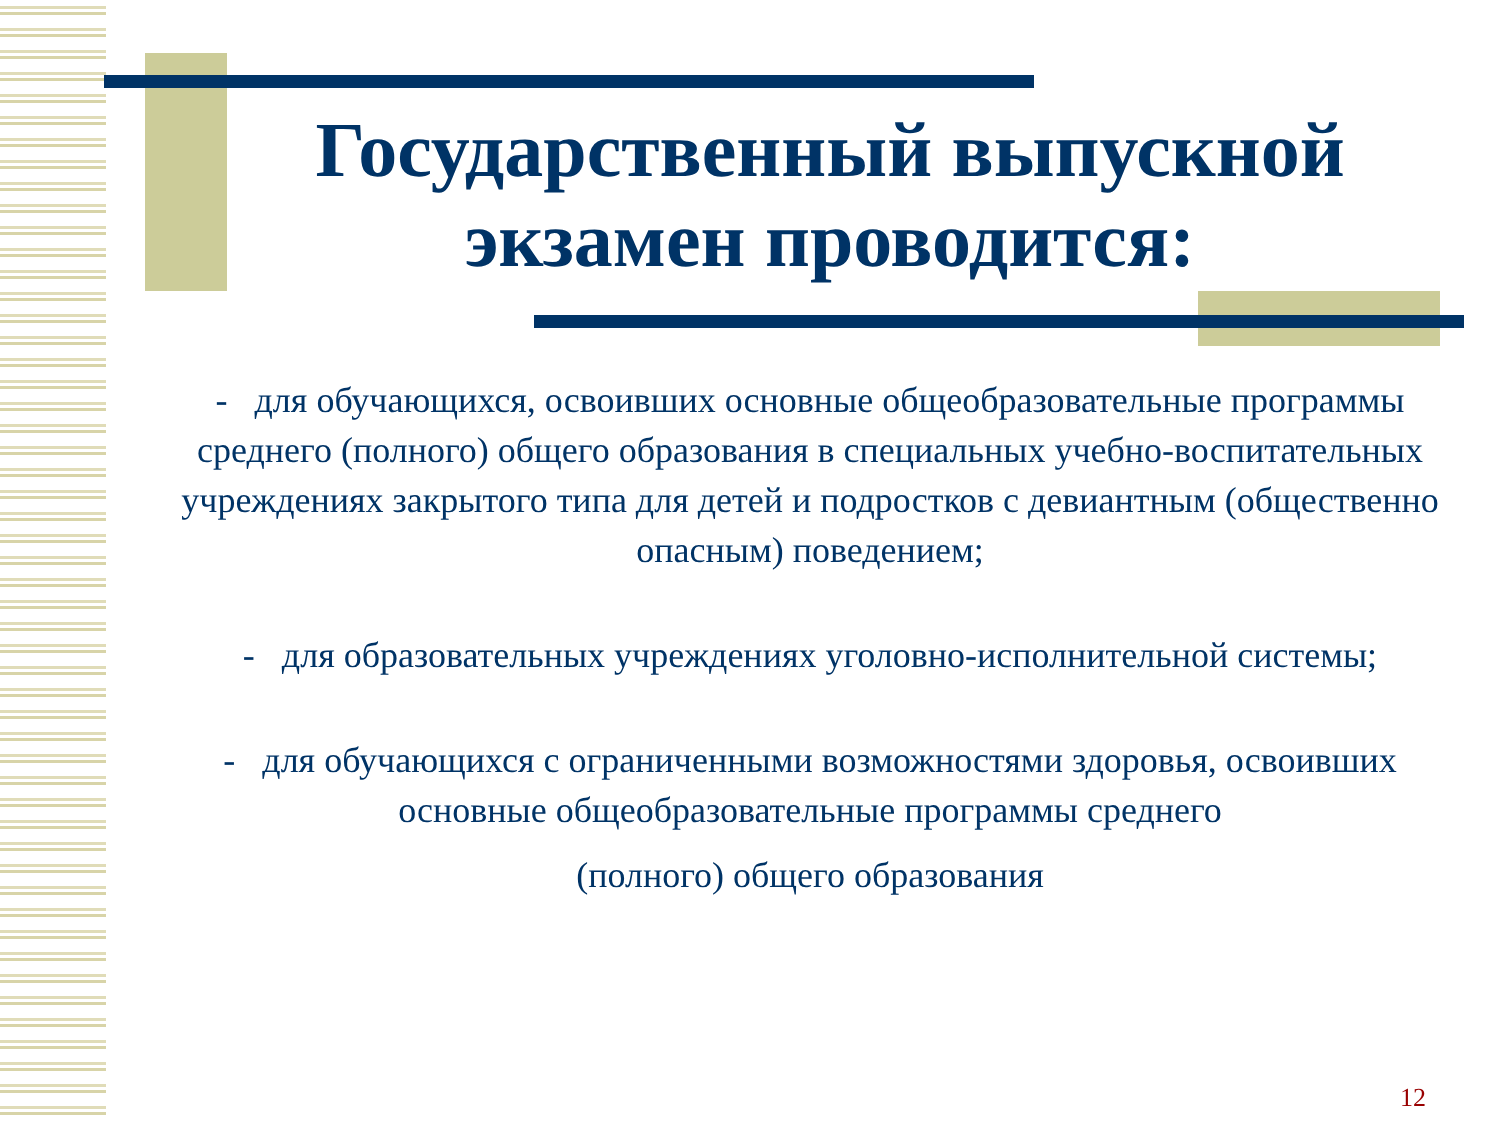Государственный выпускной экзамен проводится:
- для обучающихся, освоивших основные общеобразовательные программы среднего (полного) общего образования в специальных учебно-воспитательных учреждениях закрытого типа для детей и подростков с девиантным (общественно опасным) поведением;
- для образовательных учреждениях уголовно-исполнительной системы;
- для обучающихся с ограниченными возможностями здоровья, освоивших основные общеобразовательные программы среднего
(полного) общего образования
12